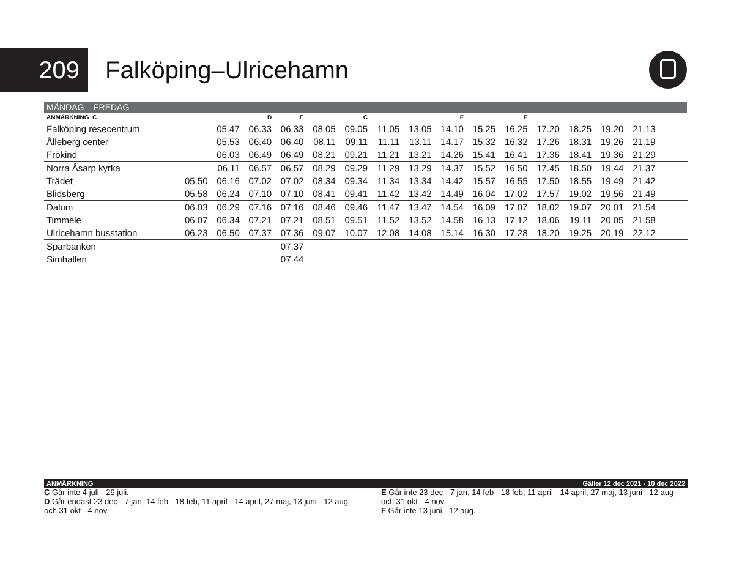209
Falköping–Ulricehamn
MÅNDAG – FREDAG
| ANMÄRKNING C | | | D | E | | C | | | F | | F | | | | | |
| --- | --- | --- | --- | --- | --- | --- | --- | --- | --- | --- | --- | --- | --- | --- | --- | --- |
| Falköping resecentrum | | 05.47 | 06.33 | 06.33 | 08.05 | 09.05 | 11.05 | 13.05 | 14.10 | 15.25 | 16.25 | 17.20 | 18.25 | 19.20 | 21.13 | |
| Ålleberg center | | 05.53 | 06.40 | 06.40 | 08.11 | 09.11 | 11.11 | 13.11 | 14.17 | 15.32 | 16.32 | 17.26 | 18.31 | 19.26 | 21.19 | |
| Frökind | | 06.03 | 06.49 | 06.49 | 08.21 | 09.21 | 11.21 | 13.21 | 14.26 | 15.41 | 16.41 | 17.36 | 18.41 | 19.36 | 21.29 | |
| Norra Åsarp kyrka | | 06.11 | 06.57 | 06.57 | 08.29 | 09.29 | 11.29 | 13.29 | 14.37 | 15.52 | 16.50 | 17.45 | 18.50 | 19.44 | 21.37 | |
| Trädet | 05.50 | 06.16 | 07.02 | 07.02 | 08.34 | 09.34 | 11.34 | 13.34 | 14.42 | 15.57 | 16.55 | 17.50 | 18.55 | 19.49 | 21.42 | |
| Blidsberg | 05.58 | 06.24 | 07.10 | 07.10 | 08.41 | 09.41 | 11.42 | 13.42 | 14.49 | 16.04 | 17.02 | 17.57 | 19.02 | 19.56 | 21.49 | |
| Dalum | 06.03 | 06.29 | 07.16 | 07.16 | 08.46 | 09.46 | 11.47 | 13.47 | 14.54 | 16.09 | 17.07 | 18.02 | 19.07 | 20.01 | 21.54 | |
| Timmele | 06.07 | 06.34 | 07.21 | 07.21 | 08.51 | 09.51 | 11.52 | 13.52 | 14.58 | 16.13 | 17.12 | 18.06 | 19.11 | 20.05 | 21.58 | |
| Ulricehamn busstation | 06.23 | 06.50 | 07.37 | 07.36 | 09.07 | 10.07 | 12.08 | 14.08 | 15.14 | 16.30 | 17.28 | 18.20 | 19.25 | 20.19 | 22.12 | |
| Sparbanken | | | | 07.37 | | | | | | | | | | | | |
| Simhallen | | | | 07.44 | | | | | | | | | | | | |
ANMÄRKNING Gäller 12 dec 2021 - 10 dec 2022
C Går inte 4 juli - 29 juli.
D Går endast 23 dec - 7 jan, 14 feb - 18 feb, 11 april - 14 april, 27 maj, 13 juni - 12 aug och 31 okt - 4 nov.
E Går inte 23 dec - 7 jan, 14 feb - 18 feb, 11 april - 14 april, 27 maj, 13 juni - 12 aug och 31 okt - 4 nov.
F Går inte 13 juni - 12 aug.